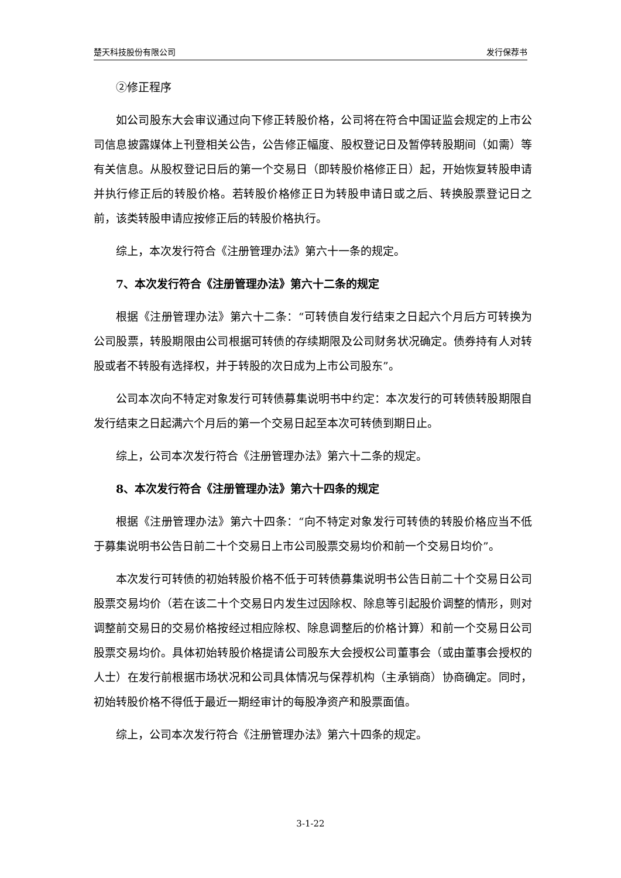楚天科技股份有限公司 发行保荐书
②修正程序
如公司股东大会审议通过向下修正转股价格，公司将在符合中国证监会规定的上市公司信息披露媒体上刊登相关公告，公告修正幅度、股权登记日及暂停转股期间（如需）等有关信息。从股权登记日后的第一个交易日（即转股价格修正日）起，开始恢复转股申请并执行修正后的转股价格。若转股价格修正日为转股申请日或之后、转换股票登记日之前，该类转股申请应按修正后的转股价格执行。
综上，本次发行符合《注册管理办法》第六十一条的规定。
7、本次发行符合《注册管理办法》第六十二条的规定
根据《注册管理办法》第六十二条：“可转债自发行结束之日起六个月后方可转换为公司股票，转股期限由公司根据可转债的存续期限及公司财务状况确定。债券持有人对转股或者不转股有选择权，并于转股的次日成为上市公司股东”。
公司本次向不特定对象发行可转债募集说明书中约定：本次发行的可转债转股期限自发行结束之日起满六个月后的第一个交易日起至本次可转债到期日止。
综上，公司本次发行符合《注册管理办法》第六十二条的规定。
8、本次发行符合《注册管理办法》第六十四条的规定
根据《注册管理办法》第六十四条：“向不特定对象发行可转债的转股价格应当不低于募集说明书公告日前二十个交易日上市公司股票交易均价和前一个交易日均价”。
本次发行可转债的初始转股价格不低于可转债募集说明书公告日前二十个交易日公司股票交易均价（若在该二十个交易日内发生过因除权、除息等引起股价调整的情形，则对调整前交易日的交易价格按经过相应除权、除息调整后的价格计算）和前一个交易日公司股票交易均价。具体初始转股价格提请公司股东大会授权公司董事会（或由董事会授权的人士）在发行前根据市场状况和公司具体情况与保荐机构（主承销商）协商确定。同时，初始转股价格不得低于最近一期经审计的每股净资产和股票面值。
综上，公司本次发行符合《注册管理办法》第六十四条的规定。
3-1-22